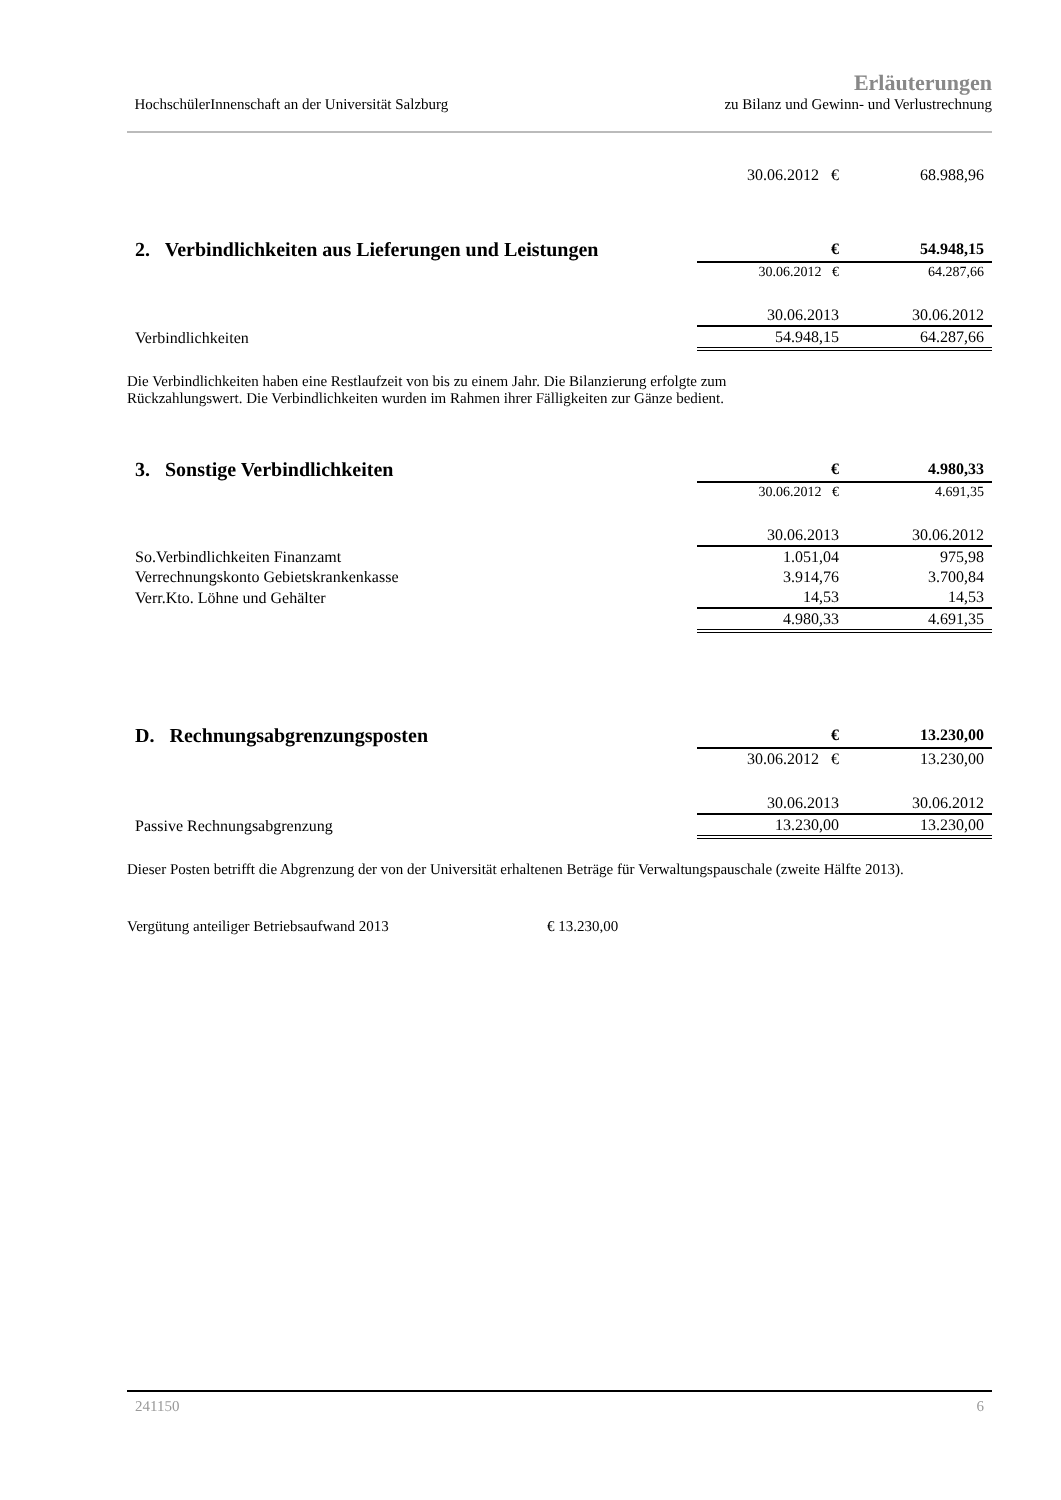HochschülerInnenschaft an der Universität Salzburg Erläuterungen
zu Bilanz und Gewinn- und Verlustrechnung
| | 30.06.2012 € | 68.988,96 |
| 2. Verbindlichkeiten aus Lieferungen und Leistungen | € | 54.948,15 |
| | 30.06.2012 € | 64.287,66 |
| | 30.06.2013 | 30.06.2012 |
| Verbindlichkeiten | 54.948,15 | 64.287,66 |
Die Verbindlichkeiten haben eine Restlaufzeit von bis zu einem Jahr. Die Bilanzierung erfolgte zum
Rückzahlungswert. Die Verbindlichkeiten wurden im Rahmen ihrer Fälligkeiten zur Gänze bedient.
| 3. Sonstige Verbindlichkeiten | € | 4.980,33 |
| | 30.06.2012 € | 4.691,35 |
| | 30.06.2013 | 30.06.2012 |
| So.Verbindlichkeiten Finanzamt | 1.051,04 | 975,98 |
| Verrechnungskonto Gebietskrankenkasse | 3.914,76 | 3.700,84 |
| Verr.Kto. Löhne und Gehälter | 14,53 | 14,53 |
| | 4.980,33 | 4.691,35 |
| D. Rechnungsabgrenzungsposten | € | 13.230,00 |
| | 30.06.2012 € | 13.230,00 |
| | 30.06.2013 | 30.06.2012 |
| Passive Rechnungsabgrenzung | 13.230,00 | 13.230,00 |
Dieser Posten betrifft die Abgrenzung der von der Universität erhaltenen Beträge für Verwaltungspauschale (zweite Hälfte 2013).
Vergütung anteiliger Betriebsaufwand 2013 € 13.230,00
241150 6